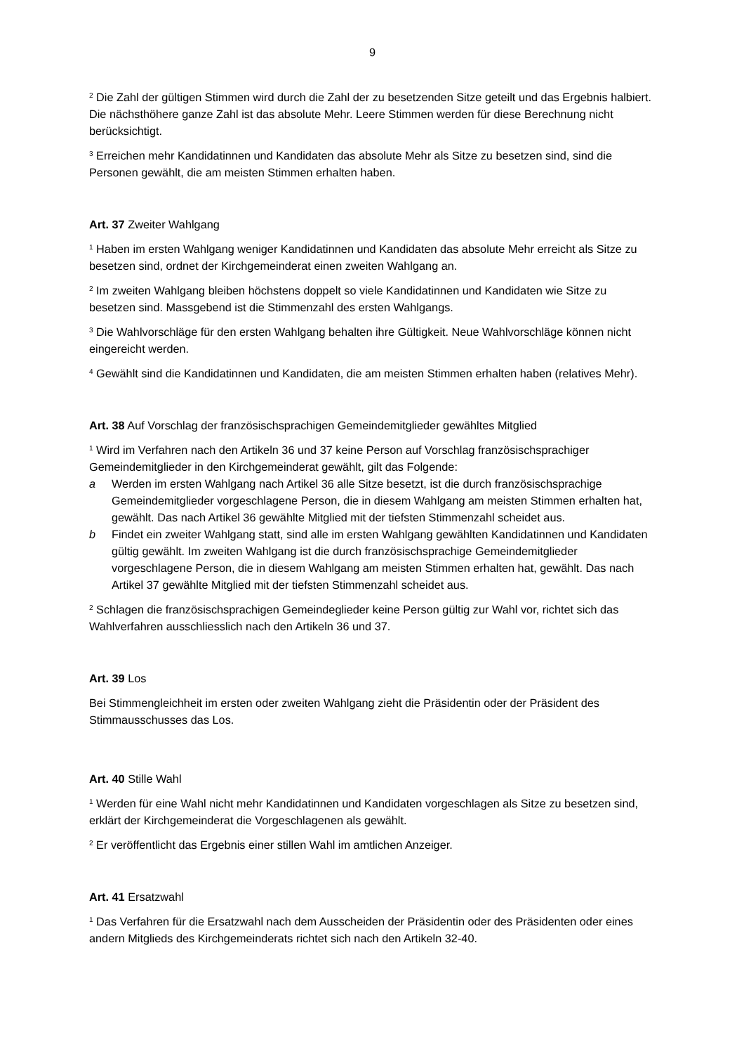9
<sup>2</sup> Die Zahl der gültigen Stimmen wird durch die Zahl der zu besetzenden Sitze geteilt und das Ergebnis halbiert. Die nächsthöhere ganze Zahl ist das absolute Mehr. Leere Stimmen werden für diese Berechnung nicht berücksichtigt.
<sup>3</sup> Erreichen mehr Kandidatinnen und Kandidaten das absolute Mehr als Sitze zu besetzen sind, sind die Personen gewählt, die am meisten Stimmen erhalten haben.
Art. 37 Zweiter Wahlgang
<sup>1</sup> Haben im ersten Wahlgang weniger Kandidatinnen und Kandidaten das absolute Mehr erreicht als Sitze zu besetzen sind, ordnet der Kirchgemeinderat einen zweiten Wahlgang an.
<sup>2</sup> Im zweiten Wahlgang bleiben höchstens doppelt so viele Kandidatinnen und Kandidaten wie Sitze zu besetzen sind. Massgebend ist die Stimmenzahl des ersten Wahlgangs.
<sup>3</sup> Die Wahlvorschläge für den ersten Wahlgang behalten ihre Gültigkeit. Neue Wahlvorschläge können nicht eingereicht werden.
<sup>4</sup> Gewählt sind die Kandidatinnen und Kandidaten, die am meisten Stimmen erhalten haben (relatives Mehr).
Art. 38 Auf Vorschlag der französischsprachigen Gemeindemitglieder gewähltes Mitglied
<sup>1</sup> Wird im Verfahren nach den Artikeln 36 und 37 keine Person auf Vorschlag französischsprachiger Gemeindemitglieder in den Kirchgemeinderat gewählt, gilt das Folgende:
a Werden im ersten Wahlgang nach Artikel 36 alle Sitze besetzt, ist die durch französischsprachige Gemeindemitglieder vorgeschlagene Person, die in diesem Wahlgang am meisten Stimmen erhalten hat, gewählt. Das nach Artikel 36 gewählte Mitglied mit der tiefsten Stimmenzahl scheidet aus.
b Findet ein zweiter Wahlgang statt, sind alle im ersten Wahlgang gewählten Kandidatinnen und Kandidaten gültig gewählt. Im zweiten Wahlgang ist die durch französischsprachige Gemeindemitglieder vorgeschlagene Person, die in diesem Wahlgang am meisten Stimmen erhalten hat, gewählt. Das nach Artikel 37 gewählte Mitglied mit der tiefsten Stimmenzahl scheidet aus.
<sup>2</sup> Schlagen die französischsprachigen Gemeindeglieder keine Person gültig zur Wahl vor, richtet sich das Wahlverfahren ausschliesslich nach den Artikeln 36 und 37.
Art. 39 Los
Bei Stimmengleichheit im ersten oder zweiten Wahlgang zieht die Präsidentin oder der Präsident des Stimmausschusses das Los.
Art. 40 Stille Wahl
<sup>1</sup> Werden für eine Wahl nicht mehr Kandidatinnen und Kandidaten vorgeschlagen als Sitze zu besetzen sind, erklärt der Kirchgemeinderat die Vorgeschlagenen als gewählt.
<sup>2</sup> Er veröffentlicht das Ergebnis einer stillen Wahl im amtlichen Anzeiger.
Art. 41 Ersatzwahl
<sup>1</sup> Das Verfahren für die Ersatzwahl nach dem Ausscheiden der Präsidentin oder des Präsidenten oder eines andern Mitglieds des Kirchgemeinderats richtet sich nach den Artikeln 32-40.